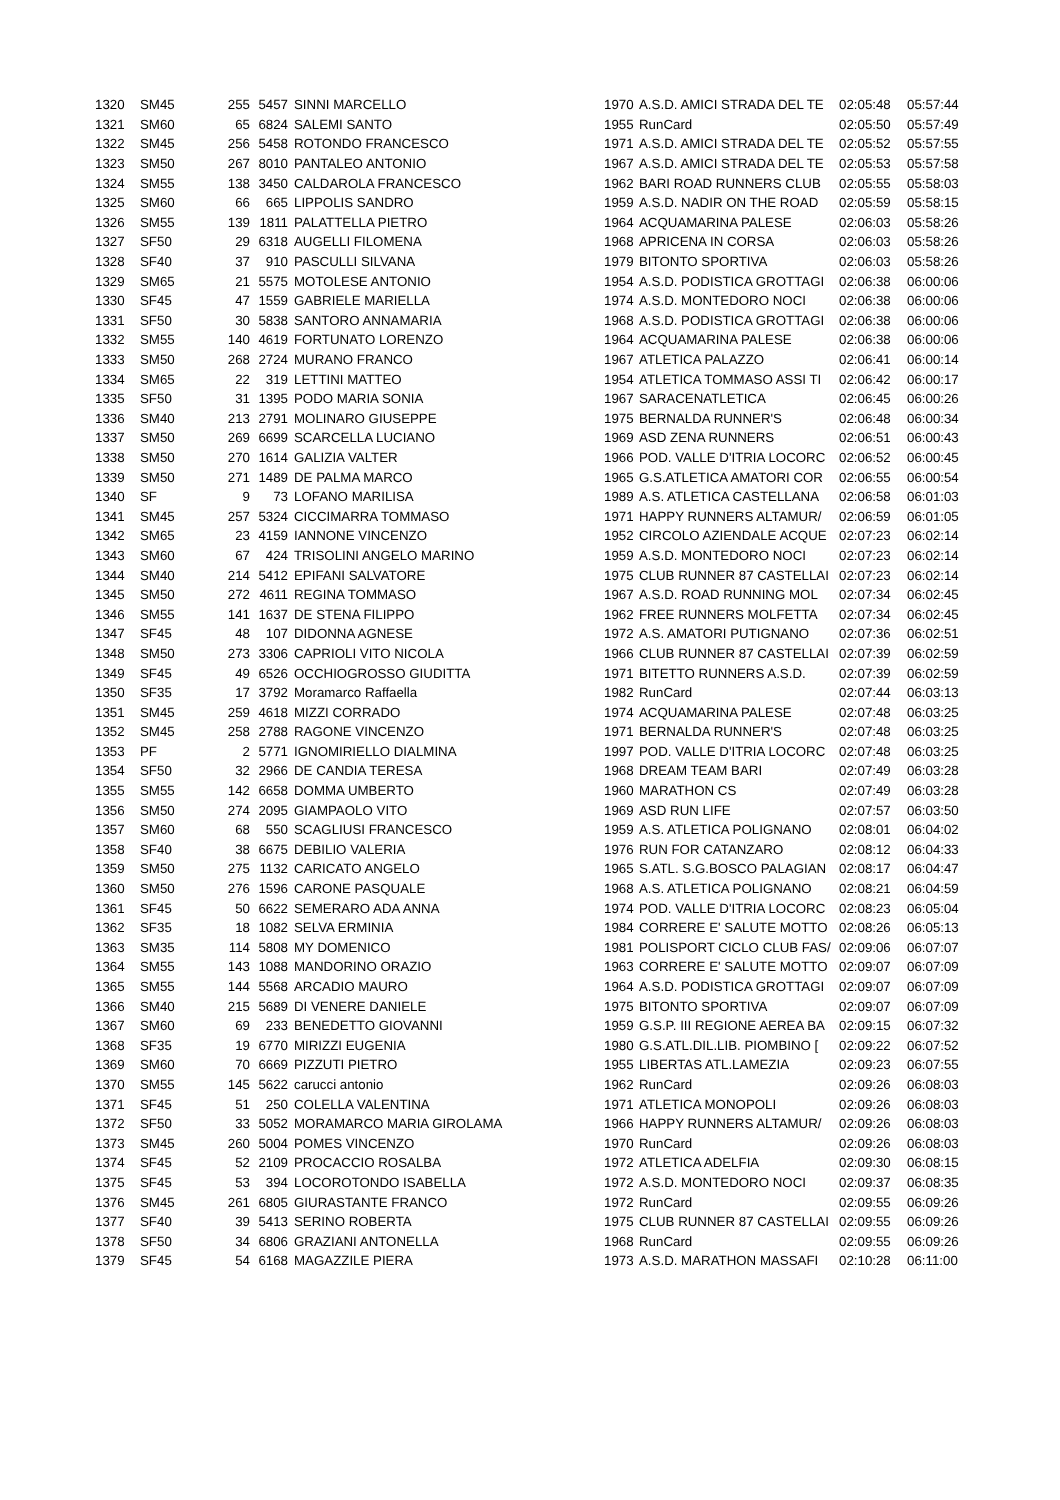| 1320 | SM45 | 255 | 5457 | SINNI MARCELLO | 1970 | A.S.D. AMICI STRADA DEL TE | 02:05:48 | 05:57:44 |
| 1321 | SM60 | 65 | 6824 | SALEMI SANTO | 1955 | RunCard | 02:05:50 | 05:57:49 |
| 1322 | SM45 | 256 | 5458 | ROTONDO FRANCESCO | 1971 | A.S.D. AMICI STRADA DEL TE | 02:05:52 | 05:57:55 |
| 1323 | SM50 | 267 | 8010 | PANTALEO ANTONIO | 1967 | A.S.D. AMICI STRADA DEL TE | 02:05:53 | 05:57:58 |
| 1324 | SM55 | 138 | 3450 | CALDAROLA FRANCESCO | 1962 | BARI ROAD RUNNERS CLUB | 02:05:55 | 05:58:03 |
| 1325 | SM60 | 66 | 665 | LIPPOLIS SANDRO | 1959 | A.S.D. NADIR ON THE ROAD | 02:05:59 | 05:58:15 |
| 1326 | SM55 | 139 | 1811 | PALATTELLA PIETRO | 1964 | ACQUAMARINA PALESE | 02:06:03 | 05:58:26 |
| 1327 | SF50 | 29 | 6318 | AUGELLI FILOMENA | 1968 | APRICENA IN CORSA | 02:06:03 | 05:58:26 |
| 1328 | SF40 | 37 | 910 | PASCULLI SILVANA | 1979 | BITONTO SPORTIVA | 02:06:03 | 05:58:26 |
| 1329 | SM65 | 21 | 5575 | MOTOLESE ANTONIO | 1954 | A.S.D. PODISTICA GROTTAGI | 02:06:38 | 06:00:06 |
| 1330 | SF45 | 47 | 1559 | GABRIELE MARIELLA | 1974 | A.S.D. MONTEDORO NOCI | 02:06:38 | 06:00:06 |
| 1331 | SF50 | 30 | 5838 | SANTORO ANNAMARIA | 1968 | A.S.D. PODISTICA GROTTAGI | 02:06:38 | 06:00:06 |
| 1332 | SM55 | 140 | 4619 | FORTUNATO LORENZO | 1964 | ACQUAMARINA PALESE | 02:06:38 | 06:00:06 |
| 1333 | SM50 | 268 | 2724 | MURANO FRANCO | 1967 | ATLETICA PALAZZO | 02:06:41 | 06:00:14 |
| 1334 | SM65 | 22 | 319 | LETTINI MATTEO | 1954 | ATLETICA TOMMASO ASSI TI | 02:06:42 | 06:00:17 |
| 1335 | SF50 | 31 | 1395 | PODO MARIA SONIA | 1967 | SARACENATLETICA | 02:06:45 | 06:00:26 |
| 1336 | SM40 | 213 | 2791 | MOLINARO GIUSEPPE | 1975 | BERNALDA RUNNER'S | 02:06:48 | 06:00:34 |
| 1337 | SM50 | 269 | 6699 | SCARCELLA LUCIANO | 1969 | ASD ZENA RUNNERS | 02:06:51 | 06:00:43 |
| 1338 | SM50 | 270 | 1614 | GALIZIA VALTER | 1966 | POD. VALLE D'ITRIA LOCORC | 02:06:52 | 06:00:45 |
| 1339 | SM50 | 271 | 1489 | DE PALMA MARCO | 1965 | G.S.ATLETICA AMATORI COR | 02:06:55 | 06:00:54 |
| 1340 | SF | 9 | 73 | LOFANO MARILISA | 1989 | A.S. ATLETICA CASTELLANA | 02:06:58 | 06:01:03 |
| 1341 | SM45 | 257 | 5324 | CICCIMARRA TOMMASO | 1971 | HAPPY RUNNERS ALTAMUR/ | 02:06:59 | 06:01:05 |
| 1342 | SM65 | 23 | 4159 | IANNONE VINCENZO | 1952 | CIRCOLO AZIENDALE ACQUE | 02:07:23 | 06:02:14 |
| 1343 | SM60 | 67 | 424 | TRISOLINI ANGELO MARINO | 1959 | A.S.D. MONTEDORO NOCI | 02:07:23 | 06:02:14 |
| 1344 | SM40 | 214 | 5412 | EPIFANI SALVATORE | 1975 | CLUB RUNNER 87 CASTELLAI | 02:07:23 | 06:02:14 |
| 1345 | SM50 | 272 | 4611 | REGINA TOMMASO | 1967 | A.S.D. ROAD RUNNING MOL | 02:07:34 | 06:02:45 |
| 1346 | SM55 | 141 | 1637 | DE STENA FILIPPO | 1962 | FREE RUNNERS MOLFETTA | 02:07:34 | 06:02:45 |
| 1347 | SF45 | 48 | 107 | DIDONNA AGNESE | 1972 | A.S. AMATORI PUTIGNANO | 02:07:36 | 06:02:51 |
| 1348 | SM50 | 273 | 3306 | CAPRIOLI VITO NICOLA | 1966 | CLUB RUNNER 87 CASTELLAI | 02:07:39 | 06:02:59 |
| 1349 | SF45 | 49 | 6526 | OCCHIOGROSSO GIUDITTA | 1971 | BITETTO RUNNERS A.S.D. | 02:07:39 | 06:02:59 |
| 1350 | SF35 | 17 | 3792 | Moramarco Raffaella | 1982 | RunCard | 02:07:44 | 06:03:13 |
| 1351 | SM45 | 259 | 4618 | MIZZI CORRADO | 1974 | ACQUAMARINA PALESE | 02:07:48 | 06:03:25 |
| 1352 | SM45 | 258 | 2788 | RAGONE VINCENZO | 1971 | BERNALDA RUNNER'S | 02:07:48 | 06:03:25 |
| 1353 | PF | 2 | 5771 | IGNOMIRIELLO DIALMINA | 1997 | POD. VALLE D'ITRIA LOCORC | 02:07:48 | 06:03:25 |
| 1354 | SF50 | 32 | 2966 | DE CANDIA TERESA | 1968 | DREAM TEAM BARI | 02:07:49 | 06:03:28 |
| 1355 | SM55 | 142 | 6658 | DOMMA UMBERTO | 1960 | MARATHON CS | 02:07:49 | 06:03:28 |
| 1356 | SM50 | 274 | 2095 | GIAMPAOLO VITO | 1969 | ASD RUN LIFE | 02:07:57 | 06:03:50 |
| 1357 | SM60 | 68 | 550 | SCAGLIUSI FRANCESCO | 1959 | A.S. ATLETICA POLIGNANO | 02:08:01 | 06:04:02 |
| 1358 | SF40 | 38 | 6675 | DEBILIO VALERIA | 1976 | RUN FOR CATANZARO | 02:08:12 | 06:04:33 |
| 1359 | SM50 | 275 | 1132 | CARICATO ANGELO | 1965 | S.ATL. S.G.BOSCO PALAGIAN | 02:08:17 | 06:04:47 |
| 1360 | SM50 | 276 | 1596 | CARONE PASQUALE | 1968 | A.S. ATLETICA POLIGNANO | 02:08:21 | 06:04:59 |
| 1361 | SF45 | 50 | 6622 | SEMERARO ADA ANNA | 1974 | POD. VALLE D'ITRIA LOCORC | 02:08:23 | 06:05:04 |
| 1362 | SF35 | 18 | 1082 | SELVA ERMINIA | 1984 | CORRERE E' SALUTE MOTTO | 02:08:26 | 06:05:13 |
| 1363 | SM35 | 114 | 5808 | MY DOMENICO | 1981 | POLISPORT CICLO CLUB FAS/ | 02:09:06 | 06:07:07 |
| 1364 | SM55 | 143 | 1088 | MANDORINO ORAZIO | 1963 | CORRERE E' SALUTE MOTTO | 02:09:07 | 06:07:09 |
| 1365 | SM55 | 144 | 5568 | ARCADIO MAURO | 1964 | A.S.D. PODISTICA GROTTAGI | 02:09:07 | 06:07:09 |
| 1366 | SM40 | 215 | 5689 | DI VENERE DANIELE | 1975 | BITONTO SPORTIVA | 02:09:07 | 06:07:09 |
| 1367 | SM60 | 69 | 233 | BENEDETTO GIOVANNI | 1959 | G.S.P. III REGIONE AEREA BA | 02:09:15 | 06:07:32 |
| 1368 | SF35 | 19 | 6770 | MIRIZZI EUGENIA | 1980 | G.S.ATL.DIL.LIB. PIOMBINO [ | 02:09:22 | 06:07:52 |
| 1369 | SM60 | 70 | 6669 | PIZZUTI PIETRO | 1955 | LIBERTAS ATL.LAMEZIA | 02:09:23 | 06:07:55 |
| 1370 | SM55 | 145 | 5622 | carucci antonio | 1962 | RunCard | 02:09:26 | 06:08:03 |
| 1371 | SF45 | 51 | 250 | COLELLA VALENTINA | 1971 | ATLETICA MONOPOLI | 02:09:26 | 06:08:03 |
| 1372 | SF50 | 33 | 5052 | MORAMARCO MARIA GIROLAMA | 1966 | HAPPY RUNNERS ALTAMUR/ | 02:09:26 | 06:08:03 |
| 1373 | SM45 | 260 | 5004 | POMES VINCENZO | 1970 | RunCard | 02:09:26 | 06:08:03 |
| 1374 | SF45 | 52 | 2109 | PROCACCIO ROSALBA | 1972 | ATLETICA ADELFIA | 02:09:30 | 06:08:15 |
| 1375 | SF45 | 53 | 394 | LOCOROTONDO ISABELLA | 1972 | A.S.D. MONTEDORO NOCI | 02:09:37 | 06:08:35 |
| 1376 | SM45 | 261 | 6805 | GIURASTANTE FRANCO | 1972 | RunCard | 02:09:55 | 06:09:26 |
| 1377 | SF40 | 39 | 5413 | SERINO ROBERTA | 1975 | CLUB RUNNER 87 CASTELLAI | 02:09:55 | 06:09:26 |
| 1378 | SF50 | 34 | 6806 | GRAZIANI ANTONELLA | 1968 | RunCard | 02:09:55 | 06:09:26 |
| 1379 | SF45 | 54 | 6168 | MAGAZZILE PIERA | 1973 | A.S.D. MARATHON MASSAFI | 02:10:28 | 06:11:00 |